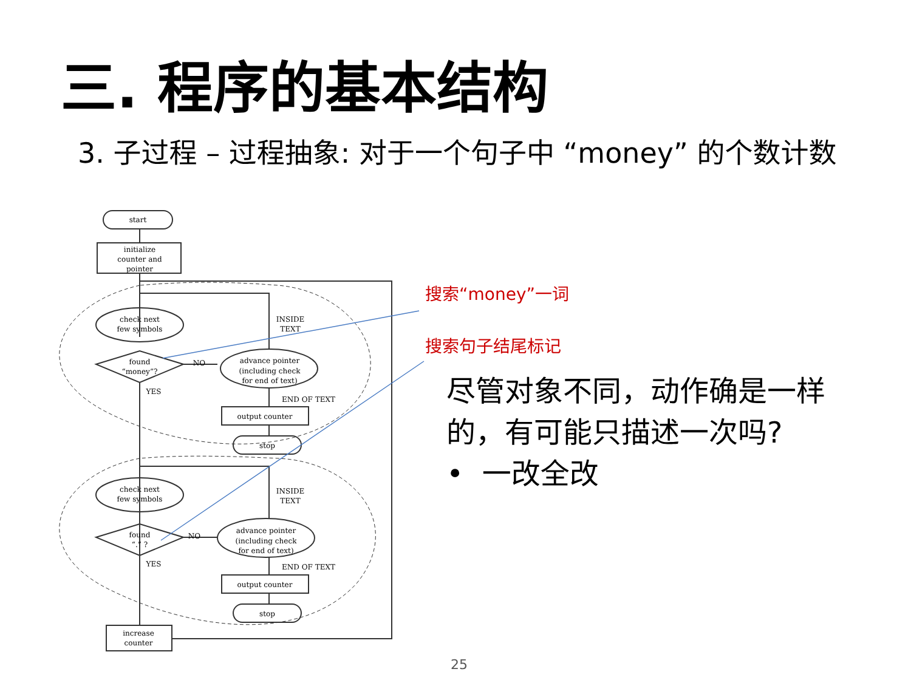三. 程序的基本结构
3. 子过程 – 过程抽象: 对于一个句子中 “money” 的个数计数
start
initialize
counter and
pointer
check next
few symbols
found
“money”?
advance pointer
(including check
for end of text)
INSIDE
TEXT
NO
YES
END OF TEXT
output counter
stop
check next
few symbols
found
“.” ?
advance pointer
(including check
for end of text)
INSIDE
TEXT
NO
YES
END OF TEXT
output counter
stop
increase
counter
搜索“money”一词
搜索句子结尾标记
尽管对象不同，动作确是一样的，有可能只描述一次吗?
• 一改全改
25